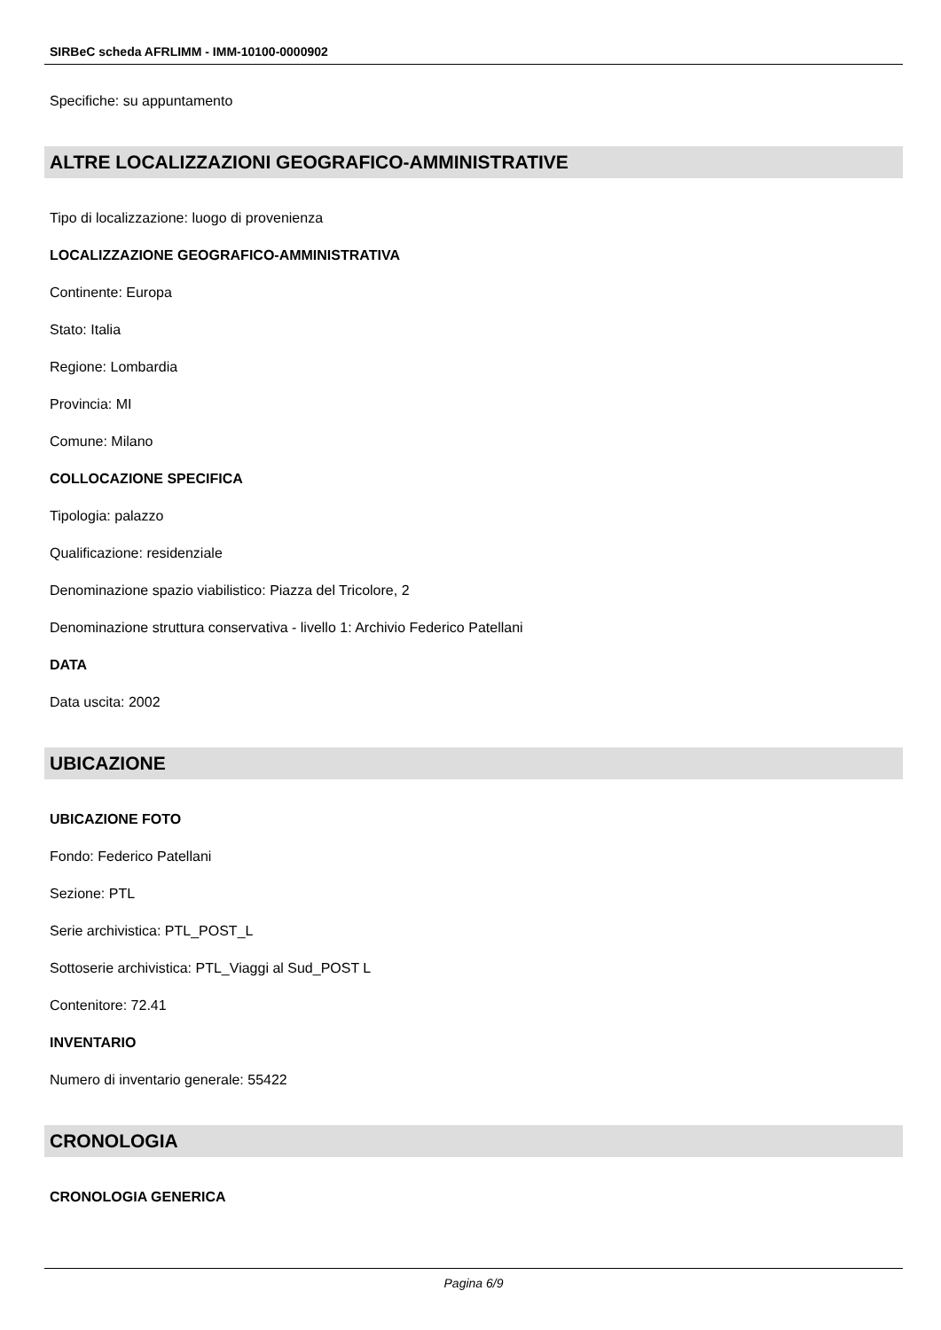SIRBeC scheda AFRLIMM - IMM-10100-0000902
Specifiche: su appuntamento
ALTRE LOCALIZZAZIONI GEOGRAFICO-AMMINISTRATIVE
Tipo di localizzazione: luogo di provenienza
LOCALIZZAZIONE GEOGRAFICO-AMMINISTRATIVA
Continente: Europa
Stato: Italia
Regione: Lombardia
Provincia: MI
Comune: Milano
COLLOCAZIONE SPECIFICA
Tipologia: palazzo
Qualificazione: residenziale
Denominazione spazio viabilistico: Piazza del Tricolore, 2
Denominazione struttura conservativa - livello 1: Archivio Federico Patellani
DATA
Data uscita: 2002
UBICAZIONE
UBICAZIONE FOTO
Fondo: Federico Patellani
Sezione: PTL
Serie archivistica: PTL_POST_L
Sottoserie archivistica: PTL_Viaggi al Sud_POST L
Contenitore: 72.41
INVENTARIO
Numero di inventario generale: 55422
CRONOLOGIA
CRONOLOGIA GENERICA
Pagina 6/9